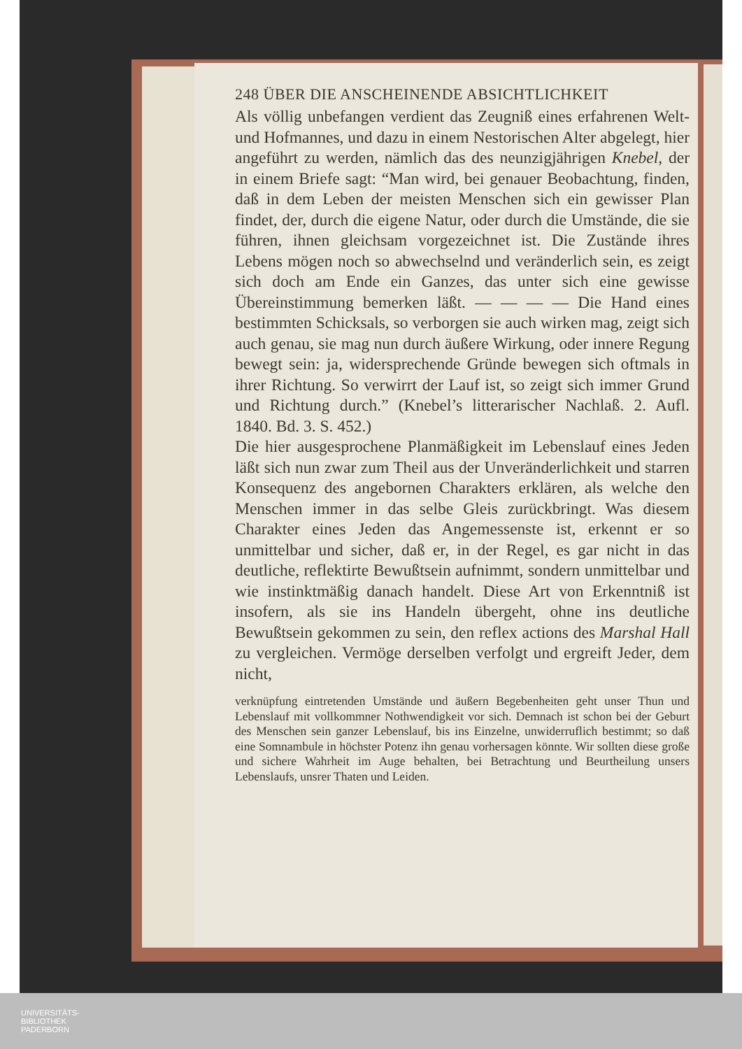248 ÜBER DIE ANSCHEINENDE ABSICHTLICHKEIT
Als völlig unbefangen verdient das Zeugniß eines erfahrenen Welt- und Hofmannes, und dazu in einem Nestorischen Alter abgelegt, hier angeführt zu werden, nämlich das des neunzigjährigen Knebel, der in einem Briefe sagt: “Man wird, bei genauer Beobachtung, finden, daß in dem Leben der meisten Menschen sich ein gewisser Plan findet, der, durch die eigene Natur, oder durch die Umstände, die sie führen, ihnen gleichsam vorgezeichnet ist. Die Zustände ihres Lebens mögen noch so abwechselnd und veränderlich sein, es zeigt sich doch am Ende ein Ganzes, das unter sich eine gewisse Übereinstimmung bemerken läßt. — — — — Die Hand eines bestimmten Schicksals, so verborgen sie auch wirken mag, zeigt sich auch genau, sie mag nun durch äußere Wirkung, oder innere Regung bewegt sein: ja, widersprechende Gründe bewegen sich oftmals in ihrer Richtung. So verwirrt der Lauf ist, so zeigt sich immer Grund und Richtung durch.” (Knebel’s litterarischer Nachlaß. 2. Aufl. 1840. Bd. 3. S. 452.)
Die hier ausgesprochene Planmäßigkeit im Lebenslauf eines Jeden läßt sich nun zwar zum Theil aus der Unveränderlichkeit und starren Konsequenz des angebornen Charakters erklären, als welche den Menschen immer in das selbe Gleis zurückbringt. Was diesem Charakter eines Jeden das Angemessenste ist, erkennt er so unmittelbar und sicher, daß er, in der Regel, es gar nicht in das deutliche, reflektirte Bewußtsein aufnimmt, sondern unmittelbar und wie instinktmäßig danach handelt. Diese Art von Erkenntniß ist insofern, als sie ins Handeln übergeht, ohne ins deutliche Bewußtsein gekommen zu sein, den reflex actions des Marshal Hall zu vergleichen. Vermöge derselben verfolgt und ergreift Jeder, dem nicht,
verknüpfung eintretenden Umstände und äußern Begebenheiten geht unser Thun und Lebenslauf mit vollkommner Nothwendigkeit vor sich. Demnach ist schon bei der Geburt des Menschen sein ganzer Lebenslauf, bis ins Einzelne, unwiderruflich bestimmt; so daß eine Somnambule in höchster Potenz ihn genau vorhersagen könnte. Wir sollten diese große und sichere Wahrheit im Auge behalten, bei Betrachtung und Beurtheilung unsers Lebenslaufs, unsrer Thaten und Leiden.
UNIVERSITÄTS-
BIBLIOTHEK
PADERBORN